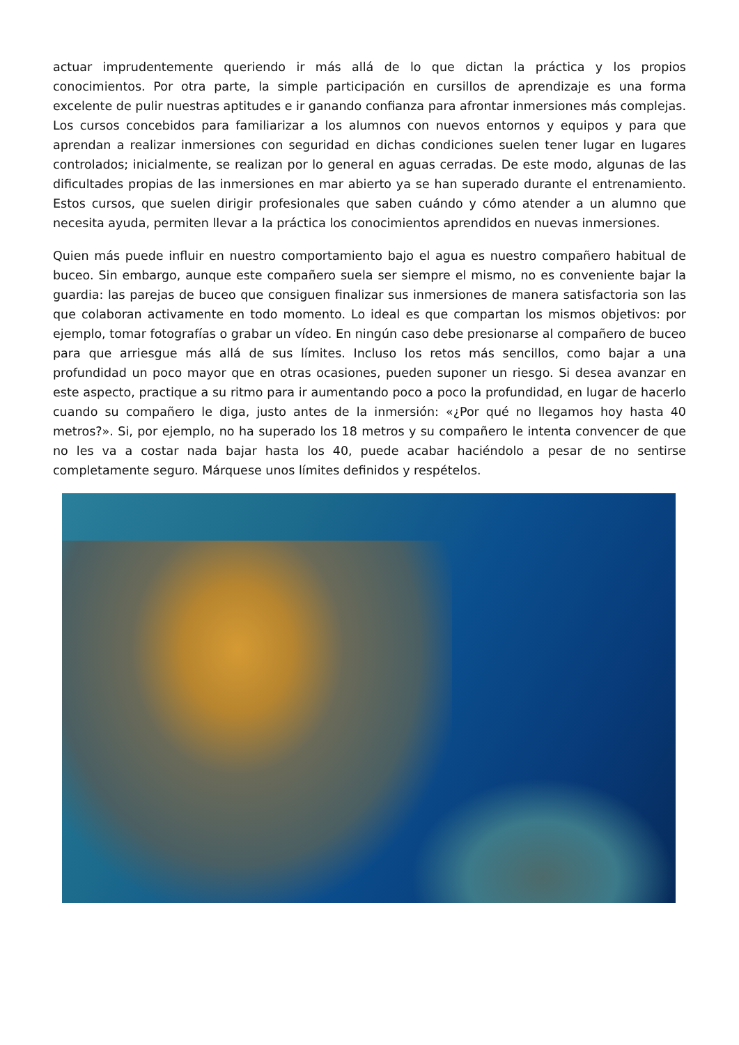actuar imprudentemente queriendo ir más allá de lo que dictan la práctica y los propios conocimientos. Por otra parte, la simple participación en cursillos de aprendizaje es una forma excelente de pulir nuestras aptitudes e ir ganando confianza para afrontar inmersiones más complejas. Los cursos concebidos para familiarizar a los alumnos con nuevos entornos y equipos y para que aprendan a realizar inmersiones con seguridad en dichas condiciones suelen tener lugar en lugares controlados; inicialmente, se realizan por lo general en aguas cerradas. De este modo, algunas de las dificultades propias de las inmersiones en mar abierto ya se han superado durante el entrenamiento. Estos cursos, que suelen dirigir profesionales que saben cuándo y cómo atender a un alumno que necesita ayuda, permiten llevar a la práctica los conocimientos aprendidos en nuevas inmersiones.
Quien más puede influir en nuestro comportamiento bajo el agua es nuestro compañero habitual de buceo. Sin embargo, aunque este compañero suela ser siempre el mismo, no es conveniente bajar la guardia: las parejas de buceo que consiguen finalizar sus inmersiones de manera satisfactoria son las que colaboran activamente en todo momento. Lo ideal es que compartan los mismos objetivos: por ejemplo, tomar fotografías o grabar un vídeo. En ningún caso debe presionarse al compañero de buceo para que arriesgue más allá de sus límites. Incluso los retos más sencillos, como bajar a una profundidad un poco mayor que en otras ocasiones, pueden suponer un riesgo. Si desea avanzar en este aspecto, practique a su ritmo para ir aumentando poco a poco la profundidad, en lugar de hacerlo cuando su compañero le diga, justo antes de la inmersión: «¿Por qué no llegamos hoy hasta 40 metros?». Si, por ejemplo, no ha superado los 18 metros y su compañero le intenta convencer de que no les va a costar nada bajar hasta los 40, puede acabar haciéndolo a pesar de no sentirse completamente seguro. Márquese unos límites definidos y respételos.